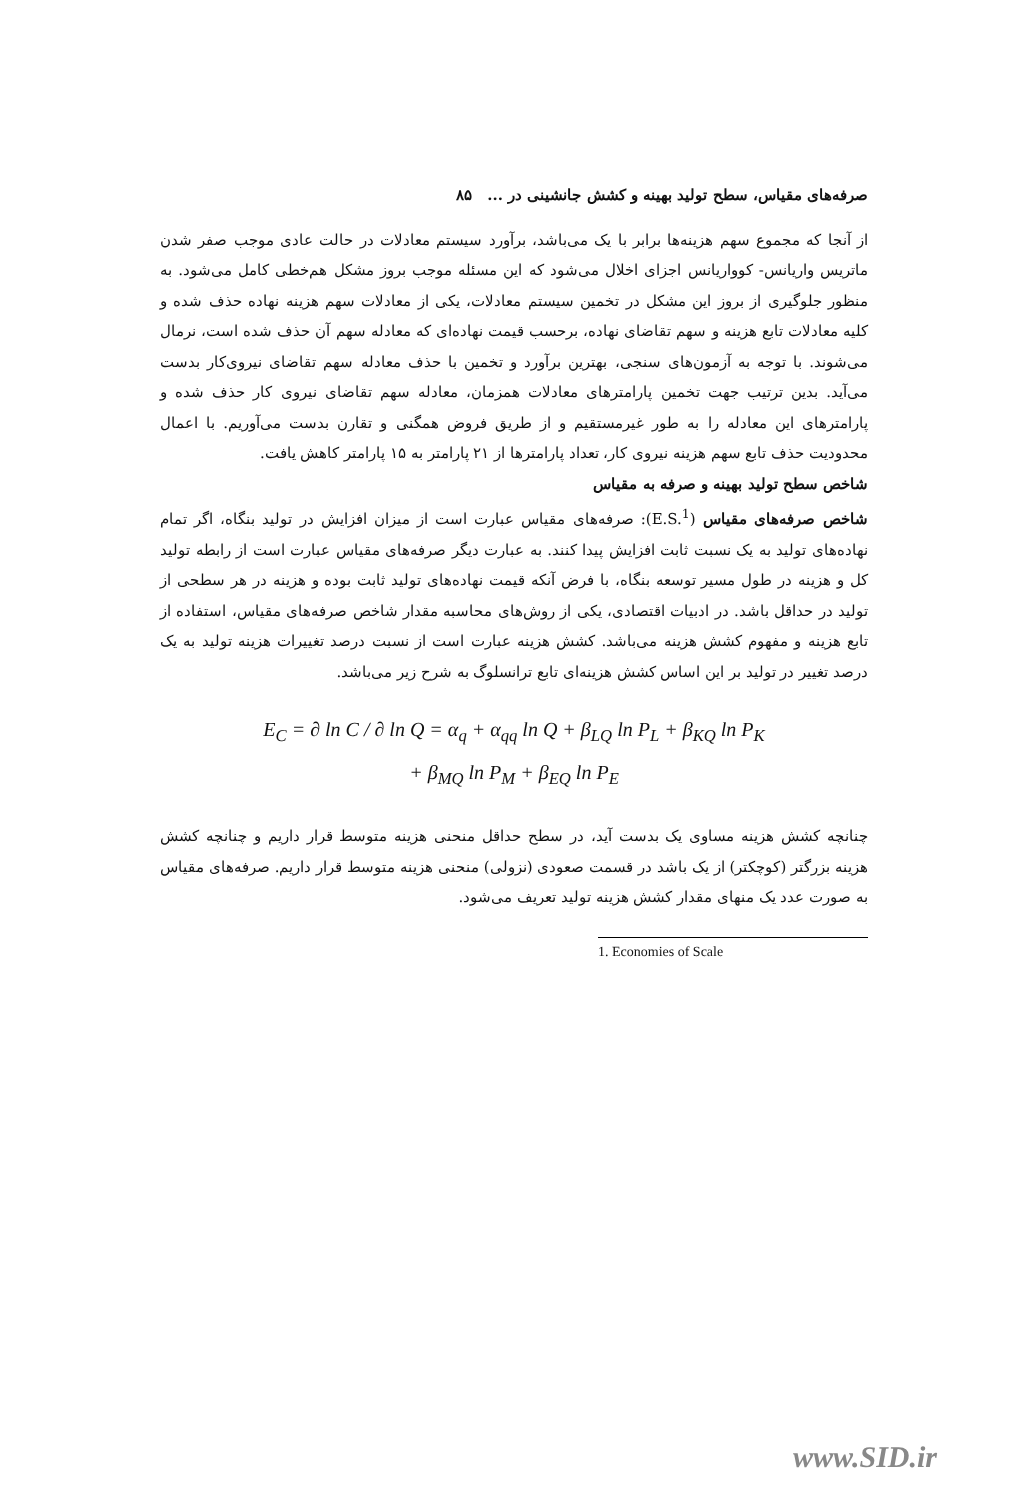صرفه‌های مقیاس، سطح تولید بهینه و کشش جانشینی در ... ۸۵
از آنجا که مجموع سهم هزینه‌ها برابر با یک می‌باشد، برآورد سیستم معادلات در حالت عادی موجب صفر شدن ماتریس واریانس- کوواریانس اجزای اخلال می‌شود که این مسئله موجب بروز مشکل هم‌خطی کامل می‌شود. به منظور جلوگیری از بروز این مشکل در تخمین سیستم معادلات، یکی از معادلات سهم هزینه نهاده حذف شده و کلیه معادلات تابع هزینه و سهم تقاضای نهاده، برحسب قیمت نهاده‌ای که معادله سهم آن حذف شده است، نرمال می‌شوند. با توجه به آزمون‌های سنجی، بهترین برآورد و تخمین با حذف معادله سهم تقاضای نیروی‌کار بدست می‌آید. بدین ترتیب جهت تخمین پارامترهای معادلات همزمان، معادله سهم تقاضای نیروی کار حذف شده و پارامترهای این معادله را به طور غیرمستقیم و از طریق فروض همگنی و تقارن بدست می‌آوریم. با اعمال محدودیت حذف تابع سهم هزینه نیروی کار، تعداد پارامترها از ۲۱ پارامتر به ۱۵ پارامتر کاهش یافت.
شاخص سطح تولید بهینه و صرفه به مقیاس
شاخص صرفه‌های مقیاس (E.S.<sup>1</sup>): صرفه‌های مقیاس عبارت است از میزان افزایش در تولید بنگاه، اگر تمام نهاده‌های تولید به یک نسبت ثابت افزایش پیدا کنند. به عبارت دیگر صرفه‌های مقیاس عبارت است از رابطه تولید کل و هزینه در طول مسیر توسعه بنگاه، با فرض آنکه قیمت نهاده‌های تولید ثابت بوده و هزینه در هر سطحی از تولید در حداقل باشد. در ادبیات اقتصادی، یکی از روش‌های محاسبه مقدار شاخص صرفه‌های مقیاس، استفاده از تابع هزینه و مفهوم کشش هزینه می‌باشد. کشش هزینه عبارت است از نسبت درصد تغییرات هزینه تولید به یک درصد تغییر در تولید بر این اساس کشش هزینه‌ای تابع ترانسلوگ به شرح زیر می‌باشد.
E<sub>C</sub> = ∂ ln C / ∂ ln Q = α<sub>q</sub> + α<sub>qq</sub> ln Q + β<sub>LQ</sub> ln P<sub>L</sub> + β<sub>KQ</sub> ln P<sub>K</sub>
+ β<sub>MQ</sub> ln P<sub>M</sub> + β<sub>EQ</sub> ln P<sub>E</sub>
چنانچه کشش هزینه مساوی یک بدست آید، در سطح حداقل منحنی هزینه متوسط قرار داریم و چنانچه کشش هزینه بزرگتر (کوچکتر) از یک باشد در قسمت صعودی (نزولی) منحنی هزینه متوسط قرار داریم. صرفه‌های مقیاس به صورت عدد یک منهای مقدار کشش هزینه تولید تعریف می‌شود.
1. Economies of Scale
www.SID.ir